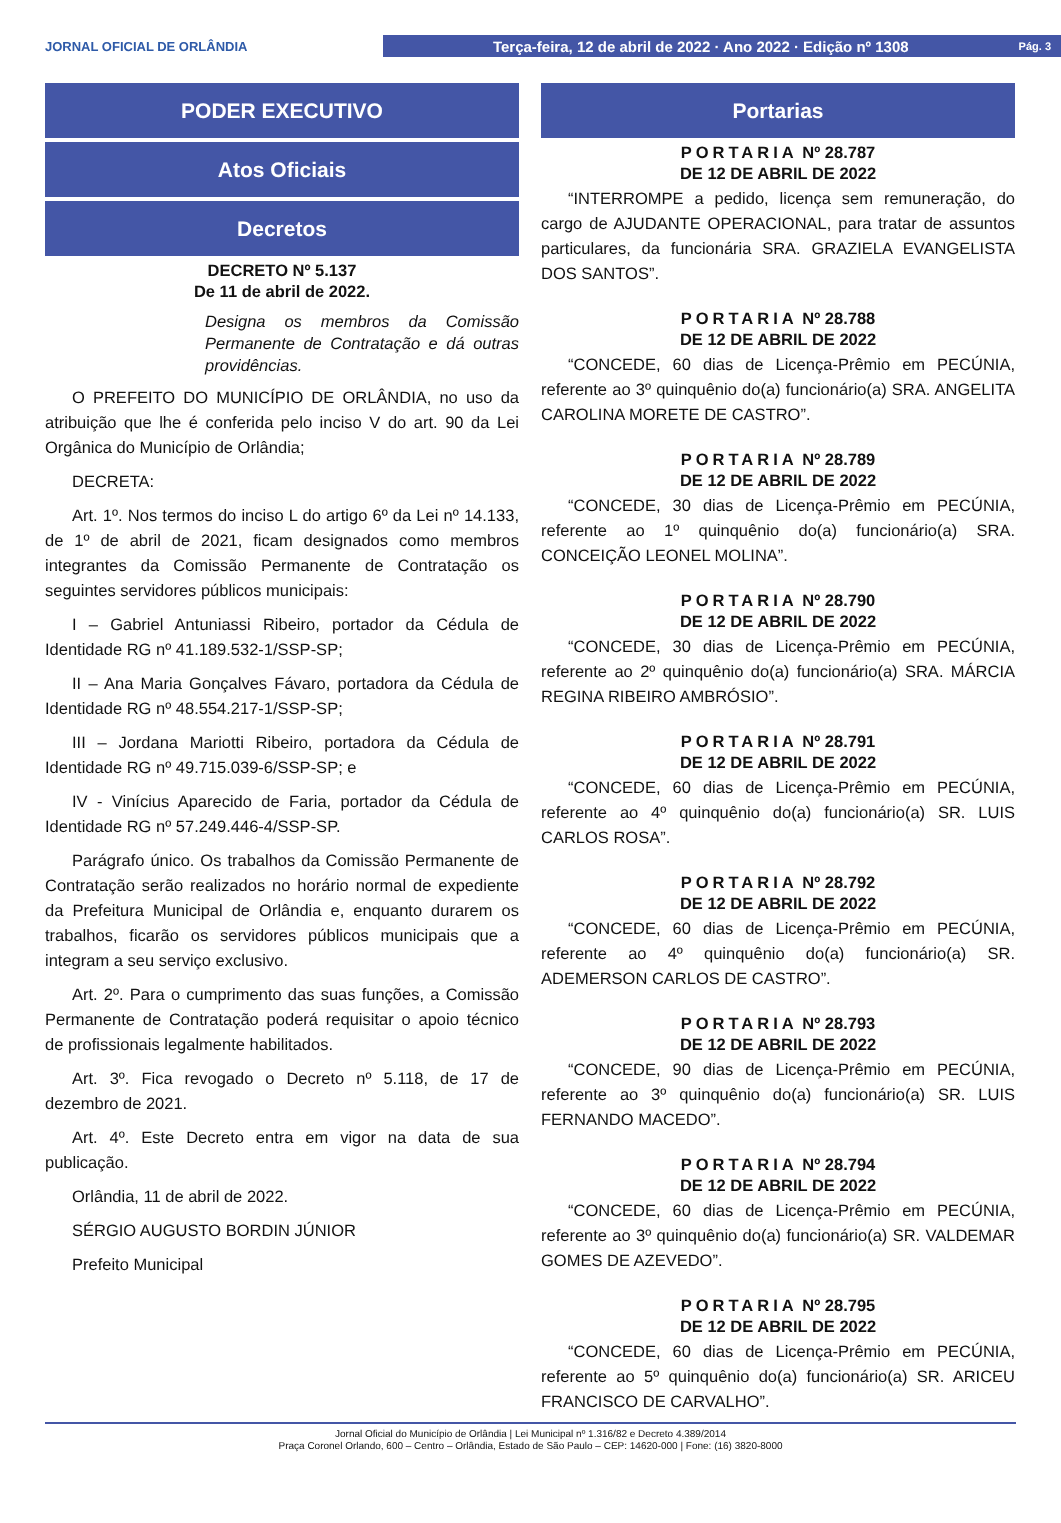JORNAL OFICIAL DE ORLÂNDIA
Terça-feira, 12 de abril de 2022 · Ano 2022 · Edição nº 1308 Pág. 3
PODER EXECUTIVO
Atos Oficiais
Decretos
DECRETO Nº 5.137
De 11 de abril de 2022.
Designa os membros da Comissão Permanente de Contratação e dá outras providências.
O PREFEITO DO MUNICÍPIO DE ORLÂNDIA, no uso da atribuição que lhe é conferida pelo inciso V do art. 90 da Lei Orgânica do Município de Orlândia;
DECRETA:
Art. 1º. Nos termos do inciso L do artigo 6º da Lei nº 14.133, de 1º de abril de 2021, ficam designados como membros integrantes da Comissão Permanente de Contratação os seguintes servidores públicos municipais:
I – Gabriel Antuniassi Ribeiro, portador da Cédula de Identidade RG nº 41.189.532-1/SSP-SP;
II – Ana Maria Gonçalves Fávaro, portadora da Cédula de Identidade RG nº 48.554.217-1/SSP-SP;
III – Jordana Mariotti Ribeiro, portadora da Cédula de Identidade RG nº 49.715.039-6/SSP-SP; e
IV - Vinícius Aparecido de Faria, portador da Cédula de Identidade RG nº 57.249.446-4/SSP-SP.
Parágrafo único. Os trabalhos da Comissão Permanente de Contratação serão realizados no horário normal de expediente da Prefeitura Municipal de Orlândia e, enquanto durarem os trabalhos, ficarão os servidores públicos municipais que a integram a seu serviço exclusivo.
Art. 2º. Para o cumprimento das suas funções, a Comissão Permanente de Contratação poderá requisitar o apoio técnico de profissionais legalmente habilitados.
Art. 3º. Fica revogado o Decreto nº 5.118, de 17 de dezembro de 2021.
Art. 4º. Este Decreto entra em vigor na data de sua publicação.
Orlândia, 11 de abril de 2022.
SÉRGIO AUGUSTO BORDIN JÚNIOR
Prefeito Municipal
Portarias
PORTARIA Nº 28.787
DE 12 DE ABRIL DE 2022
“INTERROMPE a pedido, licença sem remuneração, do cargo de AJUDANTE OPERACIONAL, para tratar de assuntos particulares, da funcionária SRA. GRAZIELA EVANGELISTA DOS SANTOS”.
PORTARIA Nº 28.788
DE 12 DE ABRIL DE 2022
“CONCEDE, 60 dias de Licença-Prêmio em PECÚNIA, referente ao 3º quinquênio do(a) funcionário(a) SRA. ANGELITA CAROLINA MORETE DE CASTRO”.
PORTARIA Nº 28.789
DE 12 DE ABRIL DE 2022
“CONCEDE, 30 dias de Licença-Prêmio em PECÚNIA, referente ao 1º quinquênio do(a) funcionário(a) SRA. CONCEIÇÃO LEONEL MOLINA”.
PORTARIA Nº 28.790
DE 12 DE ABRIL DE 2022
“CONCEDE, 30 dias de Licença-Prêmio em PECÚNIA, referente ao 2º quinquênio do(a) funcionário(a) SRA. MÁRCIA REGINA RIBEIRO AMBRÓSIO”.
PORTARIA Nº 28.791
DE 12 DE ABRIL DE 2022
“CONCEDE, 60 dias de Licença-Prêmio em PECÚNIA, referente ao 4º quinquênio do(a) funcionário(a) SR. LUIS CARLOS ROSA”.
PORTARIA Nº 28.792
DE 12 DE ABRIL DE 2022
“CONCEDE, 60 dias de Licença-Prêmio em PECÚNIA, referente ao 4º quinquênio do(a) funcionário(a) SR. ADEMERSON CARLOS DE CASTRO”.
PORTARIA Nº 28.793
DE 12 DE ABRIL DE 2022
“CONCEDE, 90 dias de Licença-Prêmio em PECÚNIA, referente ao 3º quinquênio do(a) funcionário(a) SR. LUIS FERNANDO MACEDO”.
PORTARIA Nº 28.794
DE 12 DE ABRIL DE 2022
“CONCEDE, 60 dias de Licença-Prêmio em PECÚNIA, referente ao 3º quinquênio do(a) funcionário(a) SR. VALDEMAR GOMES DE AZEVEDO”.
PORTARIA Nº 28.795
DE 12 DE ABRIL DE 2022
“CONCEDE, 60 dias de Licença-Prêmio em PECÚNIA, referente ao 5º quinquênio do(a) funcionário(a) SR. ARICEU FRANCISCO DE CARVALHO”.
Jornal Oficial do Município de Orlândia | Lei Municipal nº 1.316/82 e Decreto 4.389/2014
Praça Coronel Orlando, 600 – Centro – Orlândia, Estado de São Paulo – CEP: 14620-000 | Fone: (16) 3820-8000